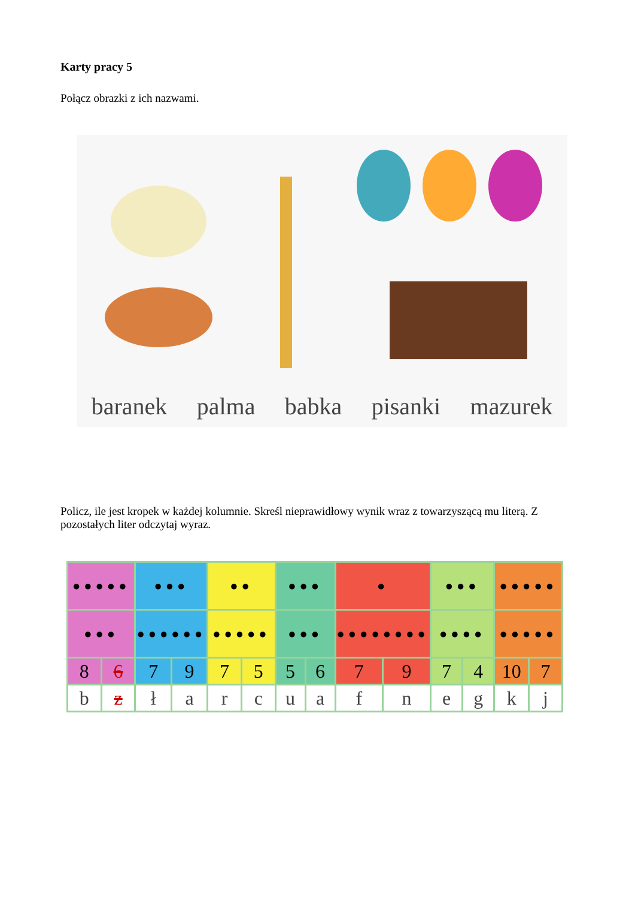Karty pracy 5
Połącz obrazki z ich nazwami.
baranek palma babka pisanki mazurek
Policz, ile jest kropek w każdej kolumnie. Skreśl nieprawidłowy wynik wraz z towarzyszącą mu literą. Z pozostałych liter odczytaj wyraz.
| ●●●●● | | ●●● | | ●● | | ●●● | | ● | | ●●● | | ●●●●● | |
| ●●● | | ●●●●●● | | ●●●●● | | ●●● | | ●●●●●●●● | | ●●●● | | ●●●●● | |
| 8 | 6 | 7 | 9 | 7 | 5 | 5 | 6 | 7 | 9 | 7 | 4 | 10 | 7 |
| b | z | ł | a | r | c | u | a | f | n | e | g | k | j |